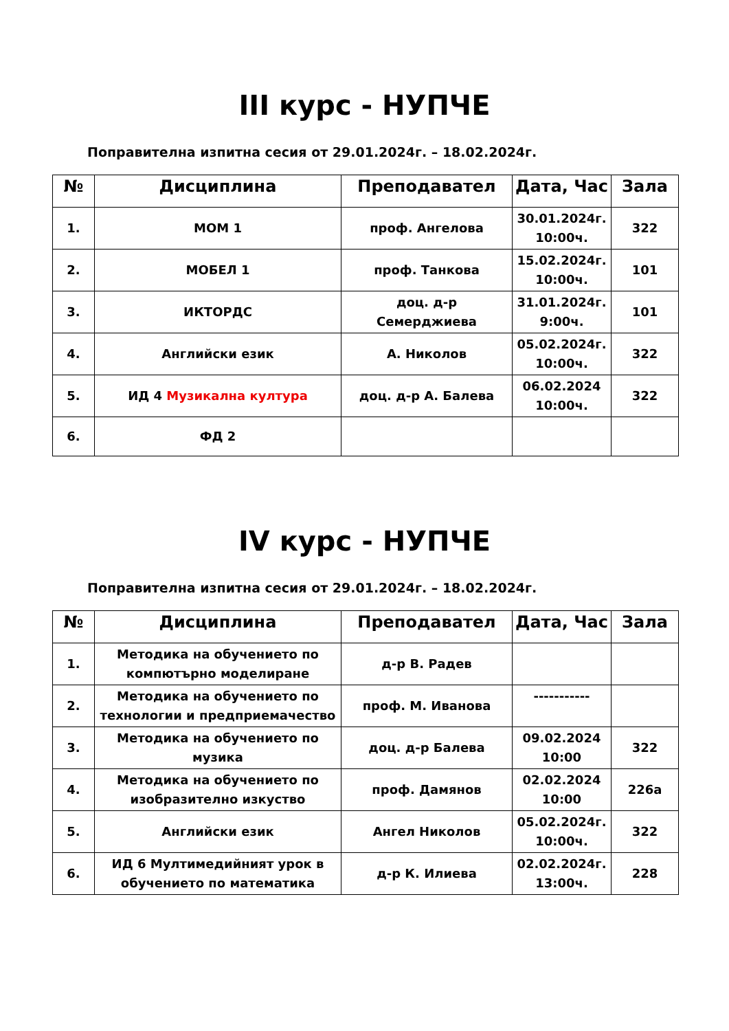III курс - НУПЧЕ
Поправителна изпитна сесия от 29.01.2024г. – 18.02.2024г.
| № | Дисциплина | Преподавател | Дата, Час | Зала |
| --- | --- | --- | --- | --- |
| 1. | МОМ 1 | проф. Ангелова | 30.01.2024г. 10:00ч. | 322 |
| 2. | МОБЕЛ 1 | проф. Танкова | 15.02.2024г. 10:00ч. | 101 |
| 3. | ИКТОРДС | доц. д-р Семерджиева | 31.01.2024г. 9:00ч. | 101 |
| 4. | Английски език | А. Николов | 05.02.2024г. 10:00ч. | 322 |
| 5. | ИД 4 Музикална култура | доц. д-р А. Балева | 06.02.2024 10:00ч. | 322 |
| 6. | ФД 2 | | | |
IV курс - НУПЧЕ
Поправителна изпитна сесия от 29.01.2024г. – 18.02.2024г.
| № | Дисциплина | Преподавател | Дата, Час | Зала |
| --- | --- | --- | --- | --- |
| 1. | Методика на обучението по компютърно моделиране | д-р В. Радев | | |
| 2. | Методика на обучението по технологии и предприемачество | проф. М. Иванова | ----------- | |
| 3. | Методика на обучението по музика | доц. д-р Балева | 09.02.2024 10:00 | 322 |
| 4. | Методика на обучението по изобразително изкуство | проф. Дамянов | 02.02.2024 10:00 | 226а |
| 5. | Английски език | Ангел Николов | 05.02.2024г. 10:00ч. | 322 |
| 6. | ИД 6 Мултимедийният урок в обучението по математика | д-р К. Илиева | 02.02.2024г. 13:00ч. | 228 |